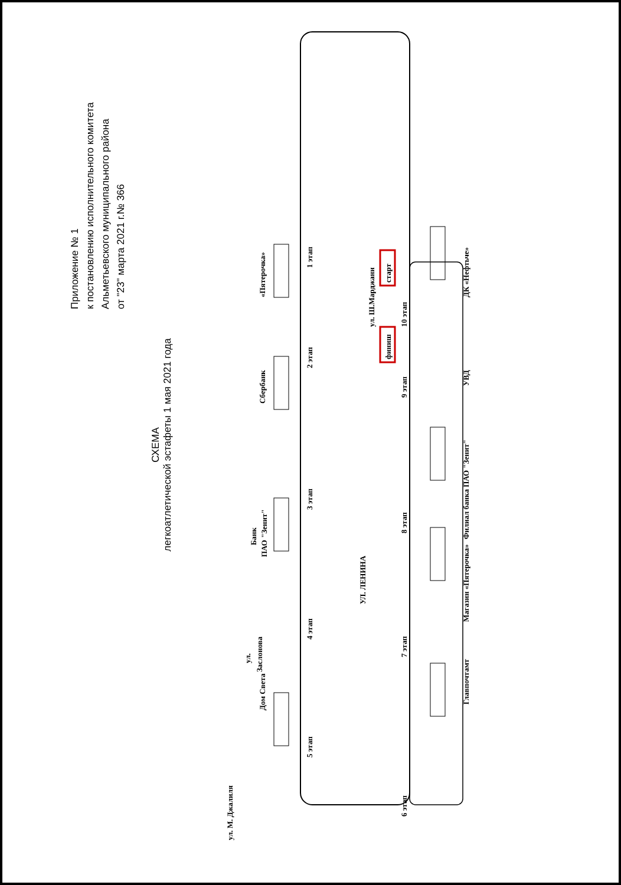Приложение № 1
к постановлению исполнительного комитета
Альметьевского муниципального района
от "23" марта 2021 г.№ 366
СХЕМА
легкоатлетической эстафеты 1 мая 2021 года
«Пятерочка»
Сбербанк
Банк
ПАО "Зенит"
Дом Света
ул.
Заслонова
ДК «Нефтьче»
УВД
Филиал банка ПАО "Зенит"
Магазин «Пятерочка»
Главпочтамт
УЛ. ЛЕНИНА
ул. М. Джалиля
ул. Ш.Марджани
1 этап
2 этап
3 этап
4 этап
5 этап
6 этап
7 этап
8 этап
9 этап
10 этап
старт
финиш